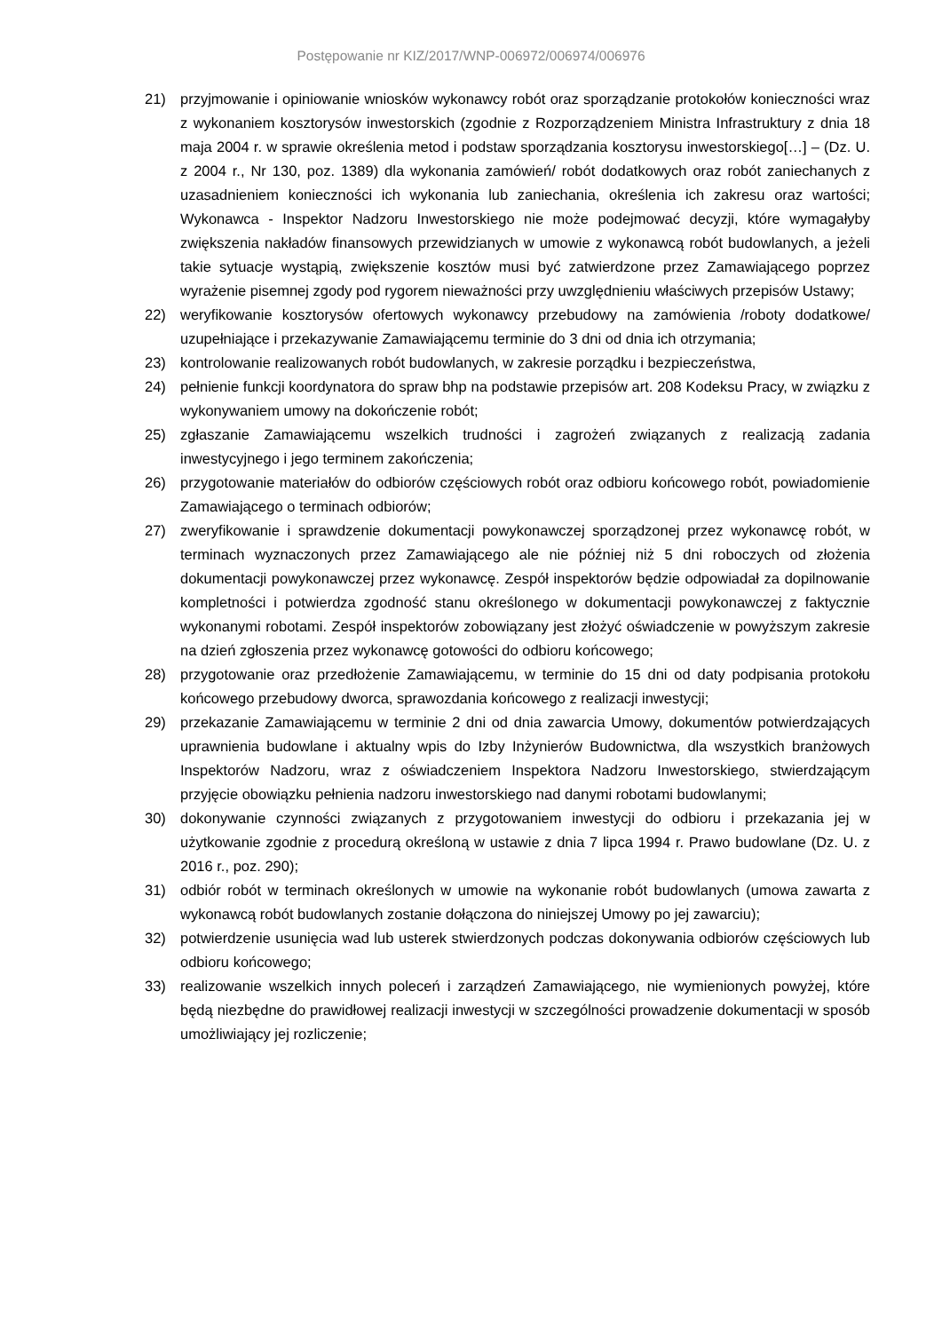Postępowanie nr KIZ/2017/WNP-006972/006974/006976
21) przyjmowanie i opiniowanie wniosków wykonawcy robót oraz sporządzanie protokołów konieczności wraz z wykonaniem kosztorysów inwestorskich (zgodnie z Rozporządzeniem Ministra Infrastruktury z dnia 18 maja 2004 r. w sprawie określenia metod i podstaw sporządzania kosztorysu inwestorskiego[…] – (Dz. U. z 2004 r., Nr 130, poz. 1389) dla wykonania zamówień/ robót dodatkowych oraz robót zaniechanych z uzasadnieniem konieczności ich wykonania lub zaniechania, określenia ich zakresu oraz wartości; Wykonawca - Inspektor Nadzoru Inwestorskiego nie może podejmować decyzji, które wymagałyby zwiększenia nakładów finansowych przewidzianych w umowie z wykonawcą robót budowlanych, a jeżeli takie sytuacje wystąpią, zwiększenie kosztów musi być zatwierdzone przez Zamawiającego poprzez wyrażenie pisemnej zgody pod rygorem nieważności przy uwzględnieniu właściwych przepisów Ustawy;
22) weryfikowanie kosztorysów ofertowych wykonawcy przebudowy na zamówienia /roboty dodatkowe/ uzupełniające i przekazywanie Zamawiającemu terminie do 3 dni od dnia ich otrzymania;
23) kontrolowanie realizowanych robót budowlanych, w zakresie porządku i bezpieczeństwa,
24) pełnienie funkcji koordynatora do spraw bhp na podstawie przepisów art. 208 Kodeksu Pracy, w związku z wykonywaniem umowy na dokończenie robót;
25) zgłaszanie Zamawiającemu wszelkich trudności i zagrożeń związanych z realizacją zadania inwestycyjnego i jego terminem zakończenia;
26) przygotowanie materiałów do odbiorów częściowych robót oraz odbioru końcowego robót, powiadomienie Zamawiającego o terminach odbiorów;
27) zweryfikowanie i sprawdzenie dokumentacji powykonawczej sporządzonej przez wykonawcę robót, w terminach wyznaczonych przez Zamawiającego ale nie później niż 5 dni roboczych od złożenia dokumentacji powykonawczej przez wykonawcę. Zespół inspektorów będzie odpowiadał za dopilnowanie kompletności i potwierdza zgodność stanu określonego w dokumentacji powykonawczej z faktycznie wykonanymi robotami. Zespół inspektorów zobowiązany jest złożyć oświadczenie w powyższym zakresie na dzień zgłoszenia przez wykonawcę gotowości do odbioru końcowego;
28) przygotowanie oraz przedłożenie Zamawiającemu, w terminie do 15 dni od daty podpisania protokołu końcowego przebudowy dworca, sprawozdania końcowego z realizacji inwestycji;
29) przekazanie Zamawiającemu w terminie 2 dni od dnia zawarcia Umowy, dokumentów potwierdzających uprawnienia budowlane i aktualny wpis do Izby Inżynierów Budownictwa, dla wszystkich branżowych Inspektorów Nadzoru, wraz z oświadczeniem Inspektora Nadzoru Inwestorskiego, stwierdzającym przyjęcie obowiązku pełnienia nadzoru inwestorskiego nad danymi robotami budowlanymi;
30) dokonywanie czynności związanych z przygotowaniem inwestycji do odbioru i przekazania jej w użytkowanie zgodnie z procedurą określoną w ustawie z dnia 7 lipca 1994 r. Prawo budowlane (Dz. U. z 2016 r., poz. 290);
31) odbiór robót w terminach określonych w umowie na wykonanie robót budowlanych (umowa zawarta z wykonawcą robót budowlanych zostanie dołączona do niniejszej Umowy po jej zawarciu);
32) potwierdzenie usunięcia wad lub usterek stwierdzonych podczas dokonywania odbiorów częściowych lub odbioru końcowego;
33) realizowanie wszelkich innych poleceń i zarządzeń Zamawiającego, nie wymienionych powyżej, które będą niezbędne do prawidłowej realizacji inwestycji w szczególności prowadzenie dokumentacji w sposób umożliwiający jej rozliczenie;